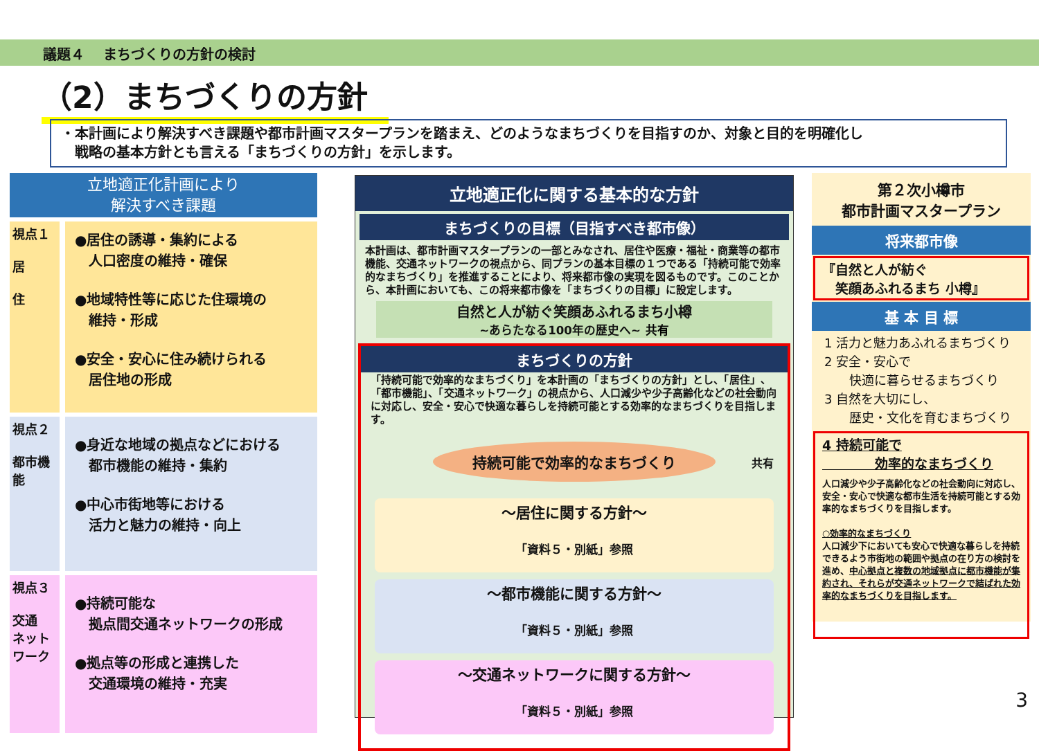議題４　 まちづくりの方針の検討
（2）まちづくりの方針
・本計画により解決すべき課題や都市計画マスタープランを踏まえ、どのようなまちづくりを目指すのか、対象と目的を明確化し
　戦略の基本方針とも言える「まちづくりの方針」を示します。
立地適正化計画により
解決すべき課題
視点１
居
住
●居住の誘導・集約による
　人口密度の維持・確保
●地域特性等に応じた住環境の
　維持・形成
●安全・安心に住み続けられる
　居住地の形成
視点２
都市機能
●身近な地域の拠点などにおける
　都市機能の維持・集約
●中心市街地等における
　活力と魅力の維持・向上
視点３
交通
ネットワーク
●持続可能な
　拠点間交通ネットワークの形成
●拠点等の形成と連携した
　交通環境の維持・充実
立地適正化に関する基本的な方針
まちづくりの目標（目指すべき都市像）
本計画は、都市計画マスタープランの一部とみなされ、居住や医療・福祉・商業等の都市機能、交通ネットワークの視点から、同プランの基本目標の１つである「持続可能で効率的なまちづくり」を推進することにより、将来都市像の実現を図るものです。このことから、本計画においても、この将来都市像を「まちづくりの目標」に設定します。
自然と人が紡ぐ笑顔あふれるまち小樽
~あらたなる100年の歴史へ~ 共有
まちづくりの方針
「持続可能で効率的なまちづくり」を本計画の「まちづくりの方針」とし、「居住」、「都市機能」、「交通ネットワーク」の視点から、人口減少や少子高齢化などの社会動向に対応し、安全・安心で快適な暮らしを持続可能とする効率的なまちづくりを目指します。
持続可能で効率的なまちづくり
共有
～居住に関する方針～
「資料５・別紙」参照
～都市機能に関する方針～
「資料５・別紙」参照
～交通ネットワークに関する方針～
「資料５・別紙」参照
第２次小樽市
都市計画マスタープラン
将来都市像
『自然と人が紡ぐ
　笑顔あふれるまち 小樽』
基 本 目 標
1 活力と魅力あふれるまちづくり
2 安全・安心で
　　快適に暮らせるまちづくり
3 自然を大切にし、
　　歴史・文化を育むまちづくり
4 持続可能で
　　　　効率的なまちづくり
人口減少や少子高齢化などの社会動向に対応し、安全・安心で快適な都市生活を持続可能とする効率的なまちづくりを目指します。
○効率的なまちづくり
人口減少下においても安心で快適な暮らしを持続できるよう市街地の範囲や拠点の在り方の検討を進め、中心拠点と複数の地域拠点に都市機能が集約され、それらが交通ネットワークで結ばれた効率的なまちづくりを目指します。
3